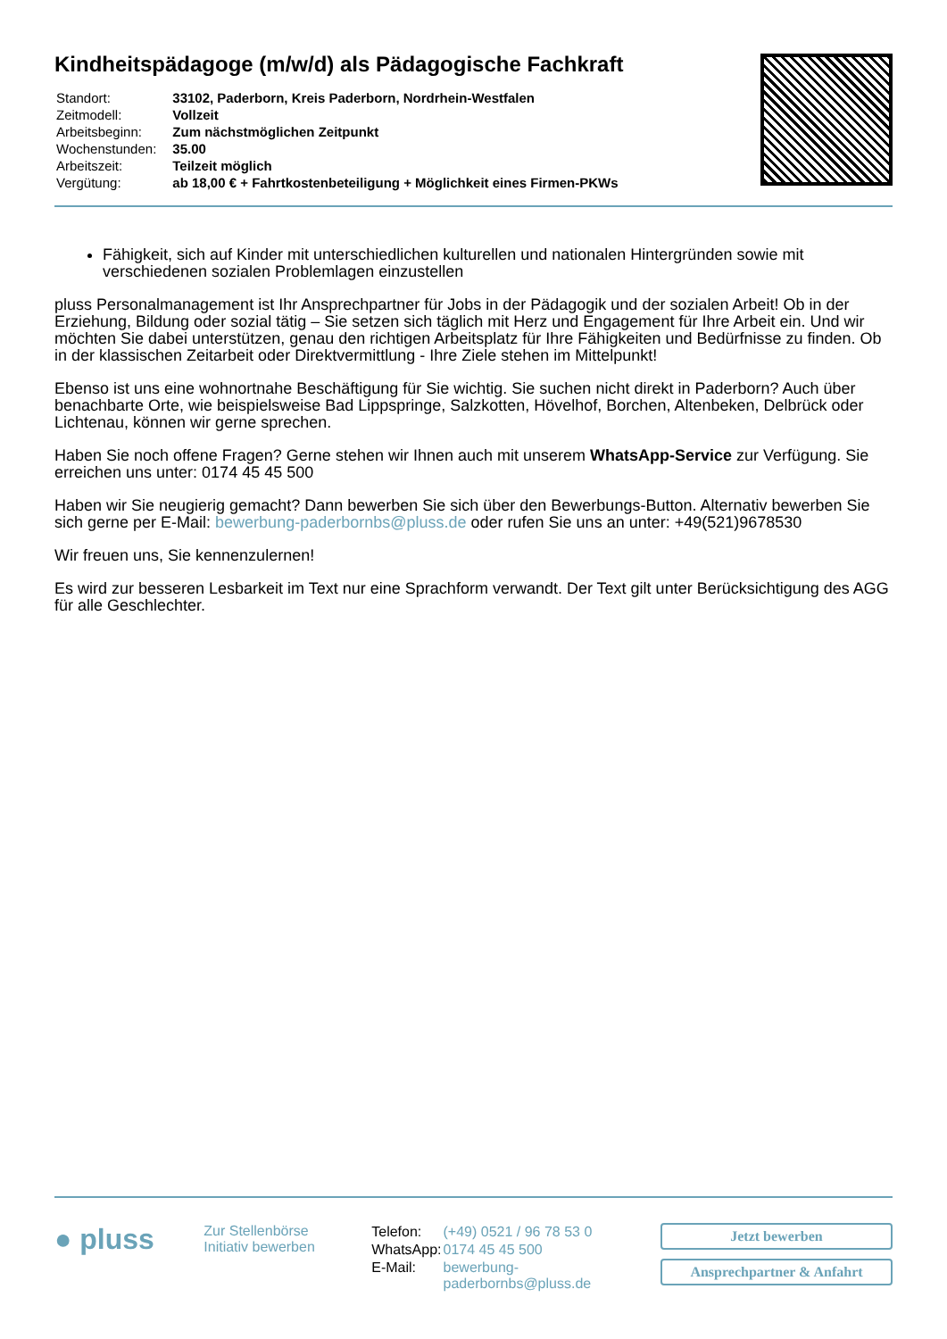Kindheitspädagoge (m/w/d) als Pädagogische Fachkraft
| Standort: | 33102, Paderborn, Kreis Paderborn, Nordrhein-Westfalen |
| Zeitmodell: | Vollzeit |
| Arbeitsbeginn: | Zum nächstmöglichen Zeitpunkt |
| Wochenstunden: | 35.00 |
| Arbeitszeit: | Teilzeit möglich |
| Vergütung: | ab 18,00 € + Fahrtkostenbeteiligung + Möglichkeit eines Firmen-PKWs |
Fähigkeit, sich auf Kinder mit unterschiedlichen kulturellen und nationalen Hintergründen sowie mit verschiedenen sozialen Problemlagen einzustellen
pluss Personalmanagement ist Ihr Ansprechpartner für Jobs in der Pädagogik und der sozialen Arbeit! Ob in der Erziehung, Bildung oder sozial tätig – Sie setzen sich täglich mit Herz und Engagement für Ihre Arbeit ein. Und wir möchten Sie dabei unterstützen, genau den richtigen Arbeitsplatz für Ihre Fähigkeiten und Bedürfnisse zu finden. Ob in der klassischen Zeitarbeit oder Direktvermittlung - Ihre Ziele stehen im Mittelpunkt!
Ebenso ist uns eine wohnortnahe Beschäftigung für Sie wichtig. Sie suchen nicht direkt in Paderborn? Auch über benachbarte Orte, wie beispielsweise Bad Lippspringe, Salzkotten, Hövelhof, Borchen, Altenbeken, Delbrück oder Lichtenau, können wir gerne sprechen.
Haben Sie noch offene Fragen? Gerne stehen wir Ihnen auch mit unserem WhatsApp-Service zur Verfügung. Sie erreichen uns unter: 0174 45 45 500
Haben wir Sie neugierig gemacht? Dann bewerben Sie sich über den Bewerbungs-Button. Alternativ bewerben Sie sich gerne per E-Mail: bewerbung-paderbornbs@pluss.de oder rufen Sie uns an unter: +49(521)9678530
Wir freuen uns, Sie kennenzulernen!
Es wird zur besseren Lesbarkeit im Text nur eine Sprachform verwandt. Der Text gilt unter Berücksichtigung des AGG für alle Geschlechter.
● pluss
Zur Stellenbörse
Initiativ bewerben
| Telefon: | (+49) 0521 / 96 78 53 0 |
| WhatsApp: | 0174 45 45 500 |
| E-Mail: | bewerbung-paderbornbs@pluss.de |
Jetzt bewerben
Ansprechpartner & Anfahrt